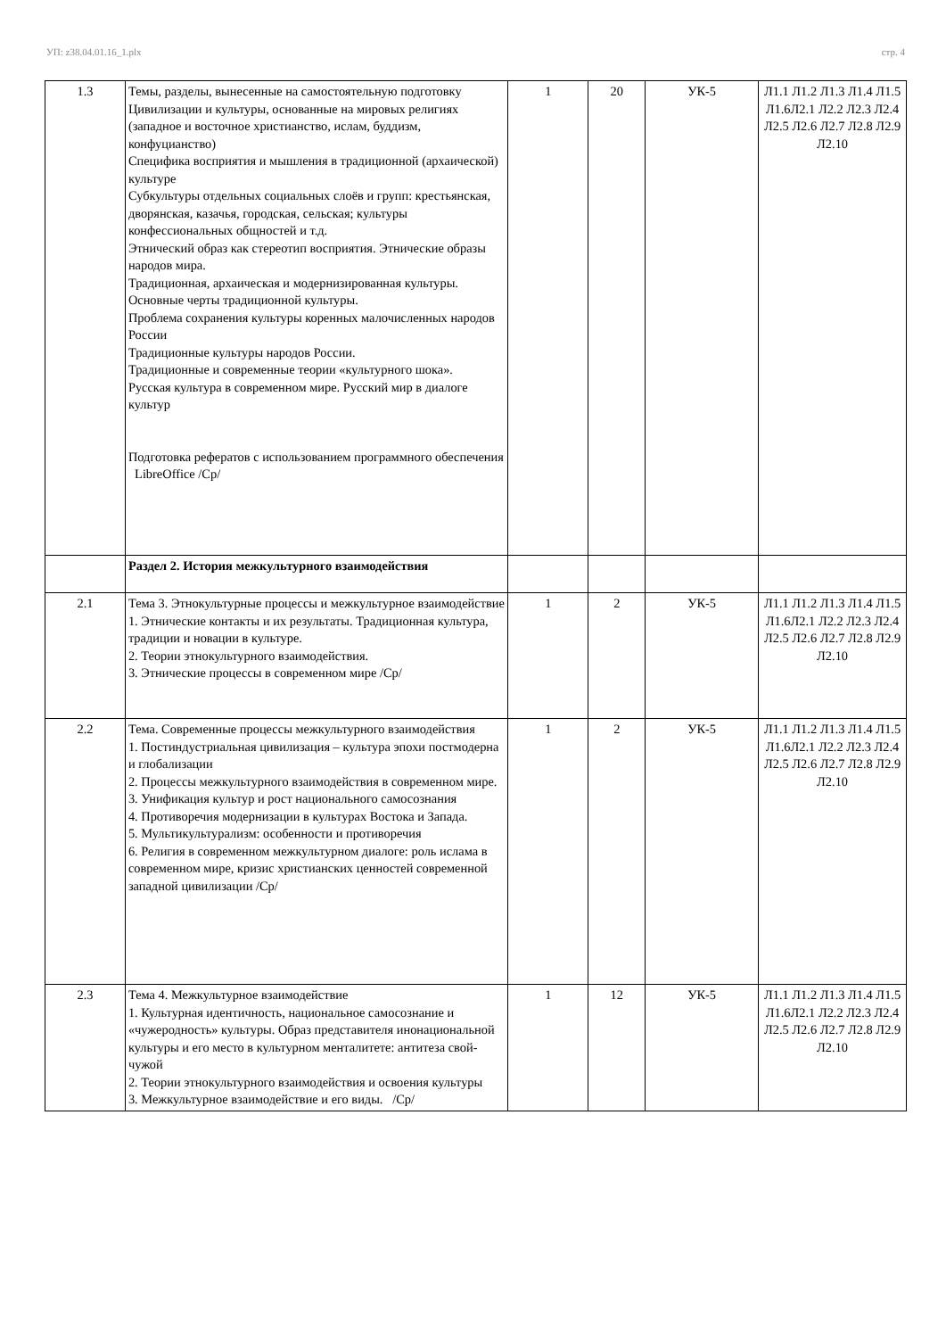УП: z38.04.01.16_1.plx стр. 4
| 1.3 | Темы, разделы, вынесенные на самостоятельную подготовку Цивилизации и культуры, основанные на мировых религиях (западное и восточное христианство, ислам, буддизм, конфуцианство) Специфика восприятия и мышления в традиционной (архаической) культуре Субкультуры отдельных социальных слоёв и групп: крестьянская, дворянская, казачья, городская, сельская; культуры конфессиональных общностей и т.д. Этнический образ как стереотип восприятия. Этнические образы народов мира. Традиционная, архаическая и модернизированная культуры. Основные черты традиционной культуры. Проблема сохранения культуры коренных малочисленных народов России Традиционные культуры народов России. Традиционные и современные теории «культурного шока». Русская культура в современном мире. Русский мир в диалоге культур Подготовка рефератов с использованием программного обеспечения LibreOffice /Ср/ | 1 | 20 | УК-5 | Л1.1 Л1.2 Л1.3 Л1.4 Л1.5 Л1.6Л2.1 Л2.2 Л2.3 Л2.4 Л2.5 Л2.6 Л2.7 Л2.8 Л2.9 Л2.10 |
| | Раздел 2. История межкультурного взаимодействия | | | | |
| 2.1 | Тема 3. Этнокультурные процессы и межкультурное взаимодействие 1. Этнические контакты и их результаты. Традиционная культура, традиции и новации в культуре. 2. Теории этнокультурного взаимодействия. 3. Этнические процессы в современном мире /Ср/ | 1 | 2 | УК-5 | Л1.1 Л1.2 Л1.3 Л1.4 Л1.5 Л1.6Л2.1 Л2.2 Л2.3 Л2.4 Л2.5 Л2.6 Л2.7 Л2.8 Л2.9 Л2.10 |
| 2.2 | Тема. Современные процессы межкультурного взаимодействия 1. Постиндустриальная цивилизация – культура эпохи постмодерна и глобализации 2. Процессы межкультурного взаимодействия в современном мире. 3. Унификация культур и рост национального самосознания 4. Противоречия модернизации в культурах Востока и Запада. 5. Мультикультурализм: особенности и противоречия 6. Религия в современном межкультурном диалоге: роль ислама в современном мире, кризис христианских ценностей современной западной цивилизации /Ср/ | 1 | 2 | УК-5 | Л1.1 Л1.2 Л1.3 Л1.4 Л1.5 Л1.6Л2.1 Л2.2 Л2.3 Л2.4 Л2.5 Л2.6 Л2.7 Л2.8 Л2.9 Л2.10 |
| 2.3 | Тема 4. Межкультурное взаимодействие 1. Культурная идентичность, национальное самосознание и «чужеродность» культуры. Образ представителя инонациональной культуры и его место в культурном менталитете: антитеза свой-чужой 2. Теории этнокультурного взаимодействия и освоения культуры 3. Межкультурное взаимодействие и его виды. /Ср/ | 1 | 12 | УК-5 | Л1.1 Л1.2 Л1.3 Л1.4 Л1.5 Л1.6Л2.1 Л2.2 Л2.3 Л2.4 Л2.5 Л2.6 Л2.7 Л2.8 Л2.9 Л2.10 |